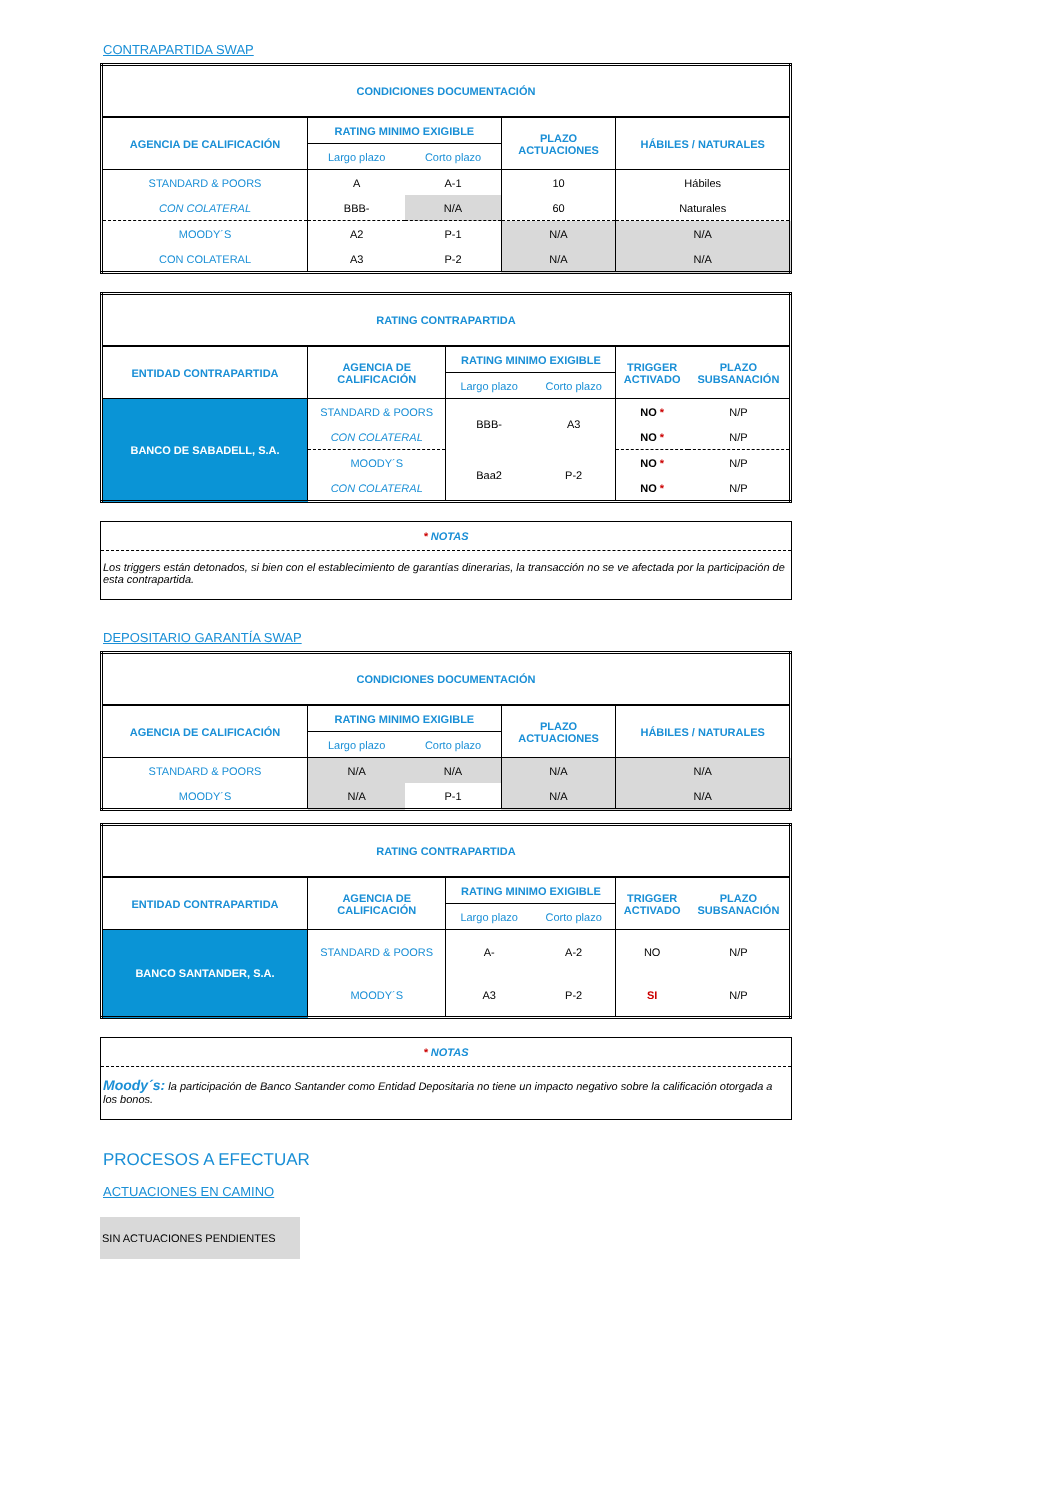CONTRAPARTIDA SWAP
| CONDICIONES DOCUMENTACIÓN | | | | |
| --- | --- | --- | --- | --- |
| AGENCIA DE CALIFICACIÓN | RATING MINIMO EXIGIBLE | | PLAZO ACTUACIONES | HÁBILES / NATURALES |
| | Largo plazo | Corto plazo | | |
| STANDARD & POORS | A | A-1 | 10 | Hábiles |
| CON COLATERAL | BBB- | N/A | 60 | Naturales |
| MOODY´S | A2 | P-1 | N/A | N/A |
| CON COLATERAL | A3 | P-2 | N/A | N/A |
| RATING CONTRAPARTIDA | | | | | |
| --- | --- | --- | --- | --- | --- |
| ENTIDAD CONTRAPARTIDA | AGENCIA DE CALIFICACIÓN | RATING MINIMO EXIGIBLE | | TRIGGER ACTIVADO | PLAZO SUBSANACIÓN |
| | | Largo plazo | Corto plazo | | |
| BANCO DE SABADELL, S.A. | STANDARD & POORS | BBB- | A3 | NO * | N/P |
| | CON COLATERAL | | | NO * | N/P |
| | MOODY´S | Baa2 | P-2 | NO * | N/P |
| | CON COLATERAL | | | NO * | N/P |
* NOTAS
Los triggers están detonados, si bien con el establecimiento de garantías dinerarias, la transacción no se ve afectada por la participación de esta contrapartida.
DEPOSITARIO GARANTÍA SWAP
| CONDICIONES DOCUMENTACIÓN | | | | |
| --- | --- | --- | --- | --- |
| AGENCIA DE CALIFICACIÓN | RATING MINIMO EXIGIBLE | | PLAZO ACTUACIONES | HÁBILES / NATURALES |
| | Largo plazo | Corto plazo | | |
| STANDARD & POORS | N/A | N/A | N/A | N/A |
| MOODY´S | N/A | P-1 | N/A | N/A |
| RATING CONTRAPARTIDA | | | | | |
| --- | --- | --- | --- | --- | --- |
| ENTIDAD CONTRAPARTIDA | AGENCIA DE CALIFICACIÓN | RATING MINIMO EXIGIBLE | | TRIGGER ACTIVADO | PLAZO SUBSANACIÓN |
| | | Largo plazo | Corto plazo | | |
| BANCO SANTANDER, S.A. | STANDARD & POORS | A- | A-2 | NO | N/P |
| | MOODY´S | A3 | P-2 | SI | N/P |
* NOTAS
Moody´s: la participación de Banco Santander como Entidad Depositaria no tiene un impacto negativo sobre la calificación otorgada a los bonos.
PROCESOS A EFECTUAR
ACTUACIONES EN CAMINO
SIN ACTUACIONES PENDIENTES